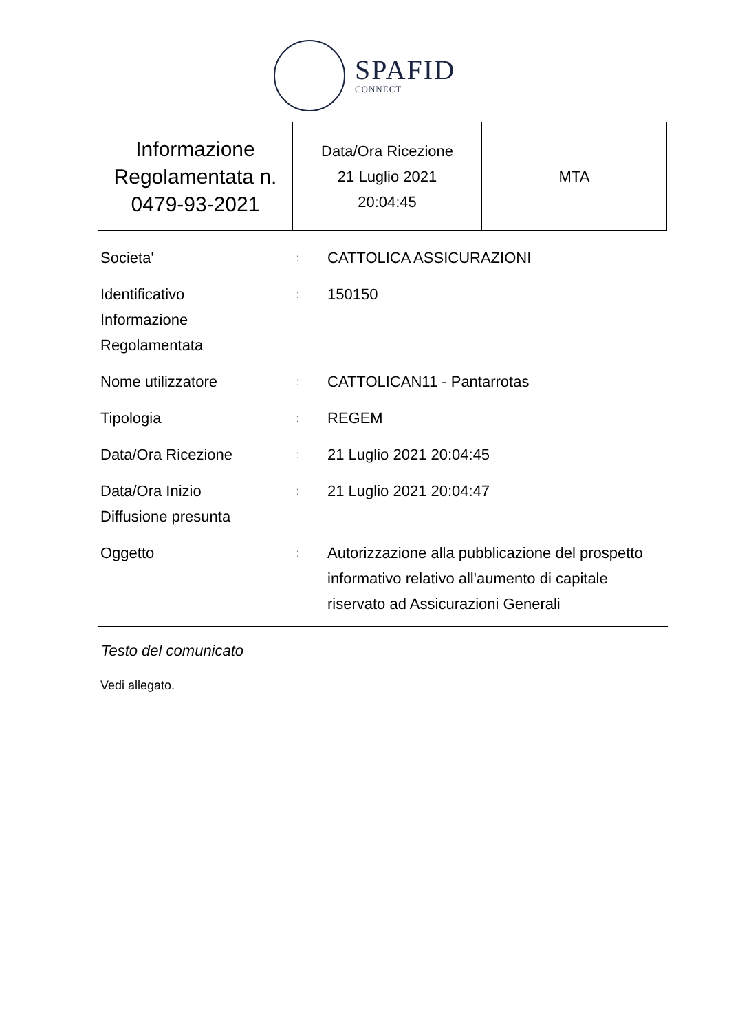SPAFID
CONNECT
| Informazione Regolamentata n. 0479-93-2021 | Data/Ora Ricezione 21 Luglio 2021 20:04:45 | MTA |
| Societa' | : | CATTOLICA ASSICURAZIONI |
| Identificativo Informazione Regolamentata | : | 150150 |
| Nome utilizzatore | : | CATTOLICAN11 - Pantarrotas |
| Tipologia | : | REGEM |
| Data/Ora Ricezione | : | 21 Luglio 2021 20:04:45 |
| Data/Ora Inizio Diffusione presunta | : | 21 Luglio 2021 20:04:47 |
| Oggetto | : | Autorizzazione alla pubblicazione del prospetto informativo relativo all'aumento di capitale riservato ad Assicurazioni Generali |
Testo del comunicato
Vedi allegato.